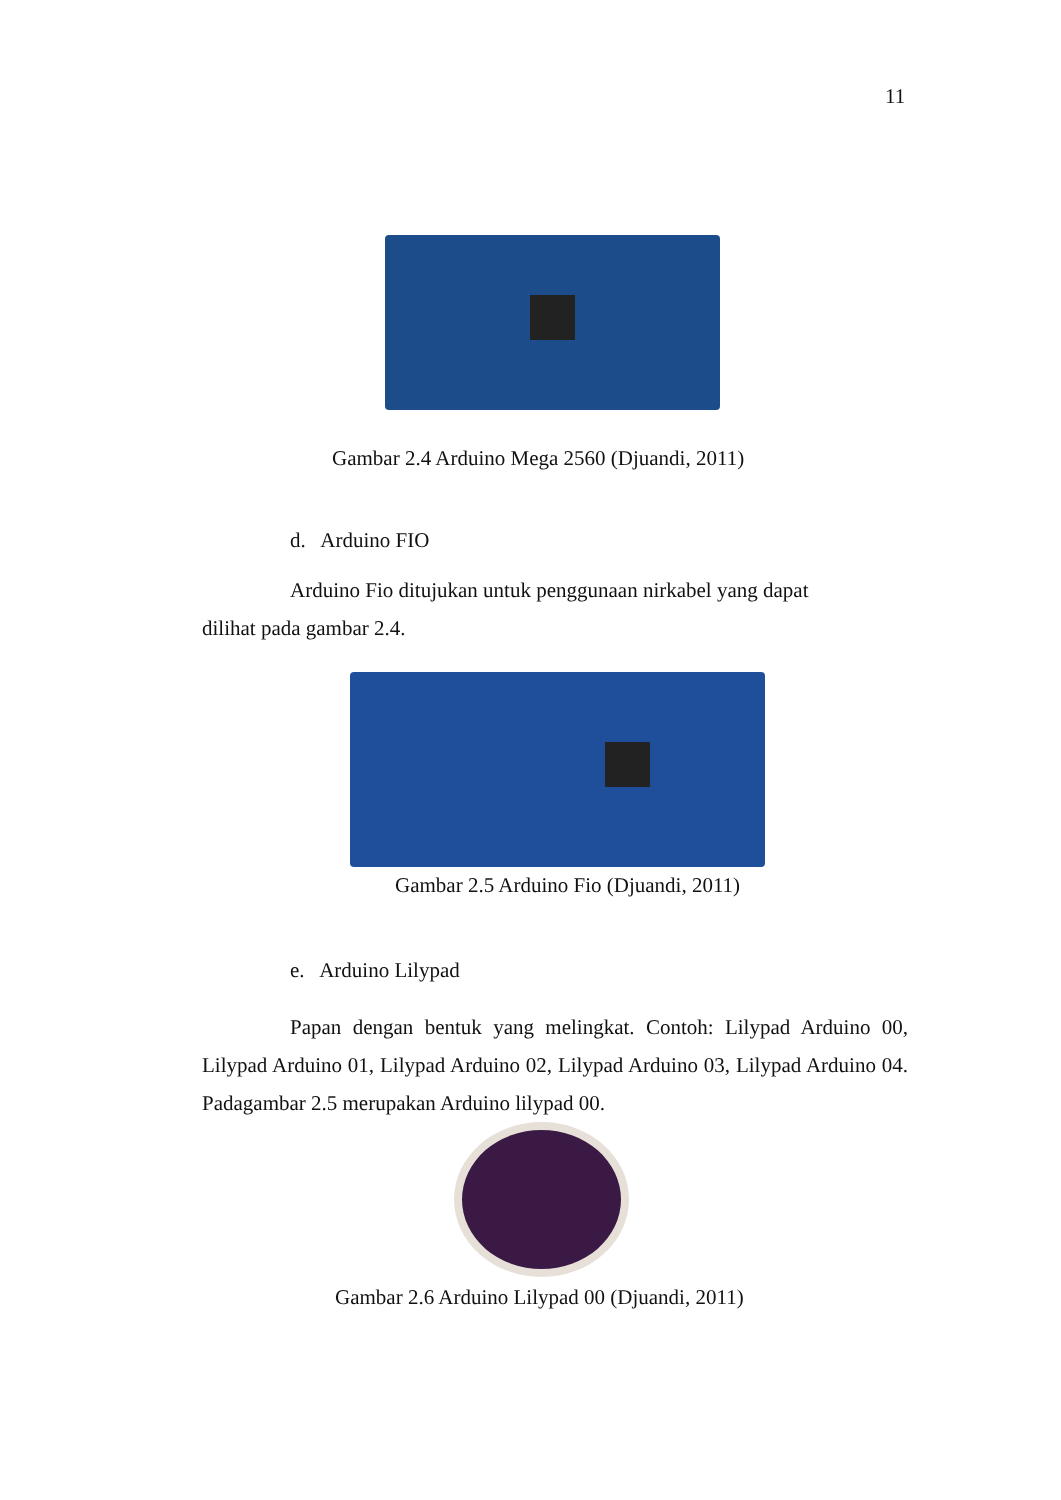11
Gambar 2.4 Arduino Mega 2560 (Djuandi, 2011)
d. Arduino FIO
Arduino Fio ditujukan untuk penggunaan nirkabel yang dapat
dilihat pada gambar 2.4.
Gambar 2.5 Arduino Fio (Djuandi, 2011)
e. Arduino Lilypad
Papan dengan bentuk yang melingkat. Contoh: Lilypad Arduino 00, Lilypad Arduino 01, Lilypad Arduino 02, Lilypad Arduino 03, Lilypad Arduino 04. Padagambar 2.5 merupakan Arduino lilypad 00.
Gambar 2.6 Arduino Lilypad 00 (Djuandi, 2011)